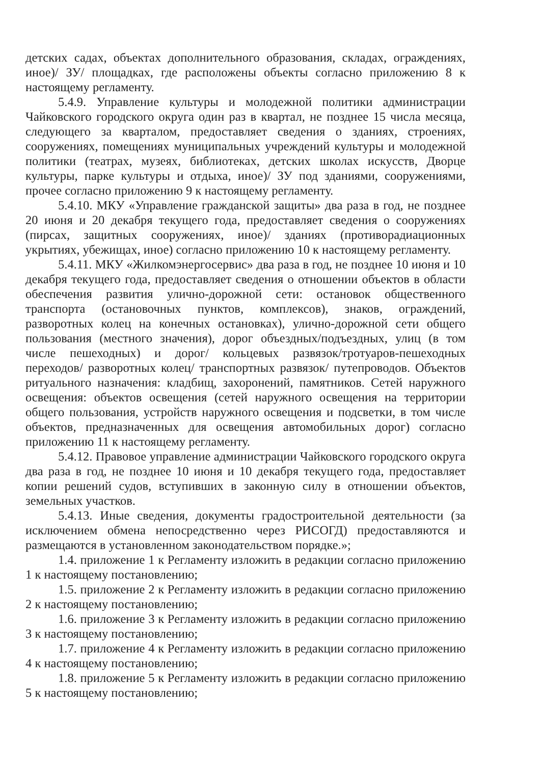детских садах, объектах дополнительного образования, складах, ограждениях, иное)/ ЗУ/ площадках, где расположены объекты согласно приложению 8 к настоящему регламенту.
5.4.9. Управление культуры и молодежной политики администрации Чайковского городского округа один раз в квартал, не позднее 15 числа месяца, следующего за кварталом, предоставляет сведения о зданиях, строениях, сооружениях, помещениях муниципальных учреждений культуры и молодежной политики (театрах, музеях, библиотеках, детских школах искусств, Дворце культуры, парке культуры и отдыха, иное)/ ЗУ под зданиями, сооружениями, прочее согласно приложению 9 к настоящему регламенту.
5.4.10. МКУ «Управление гражданской защиты» два раза в год, не позднее 20 июня и 20 декабря текущего года, предоставляет сведения о сооружениях (пирсах, защитных сооружениях, иное)/ зданиях (противорадиационных укрытиях, убежищах, иное) согласно приложению 10 к настоящему регламенту.
5.4.11. МКУ «Жилкомэнергосервис» два раза в год, не позднее 10 июня и 10 декабря текущего года, предоставляет сведения о отношении объектов в области обеспечения развития улично-дорожной сети: остановок общественного транспорта (остановочных пунктов, комплексов), знаков, ограждений, разворотных колец на конечных остановках), улично-дорожной сети общего пользования (местного значения), дорог объездных/подъездных, улиц (в том числе пешеходных) и дорог/ кольцевых развязок/тротуаров-пешеходных переходов/ разворотных колец/ транспортных развязок/ путепроводов. Объектов ритуального назначения: кладбищ, захоронений, памятников. Сетей наружного освещения: объектов освещения (сетей наружного освещения на территории общего пользования, устройств наружного освещения и подсветки, в том числе объектов, предназначенных для освещения автомобильных дорог) согласно приложению 11 к настоящему регламенту.
5.4.12. Правовое управление администрации Чайковского городского округа два раза в год, не позднее 10 июня и 10 декабря текущего года, предоставляет копии решений судов, вступивших в законную силу в отношении объектов, земельных участков.
5.4.13. Иные сведения, документы градостроительной деятельности (за исключением обмена непосредственно через РИСОГД) предоставляются и размещаются в установленном законодательством порядке.»;
1.4. приложение 1 к Регламенту изложить в редакции согласно приложению 1 к настоящему постановлению;
1.5. приложение 2 к Регламенту изложить в редакции согласно приложению 2 к настоящему постановлению;
1.6. приложение 3 к Регламенту изложить в редакции согласно приложению 3 к настоящему постановлению;
1.7. приложение 4 к Регламенту изложить в редакции согласно приложению 4 к настоящему постановлению;
1.8. приложение 5 к Регламенту изложить в редакции согласно приложению 5 к настоящему постановлению;